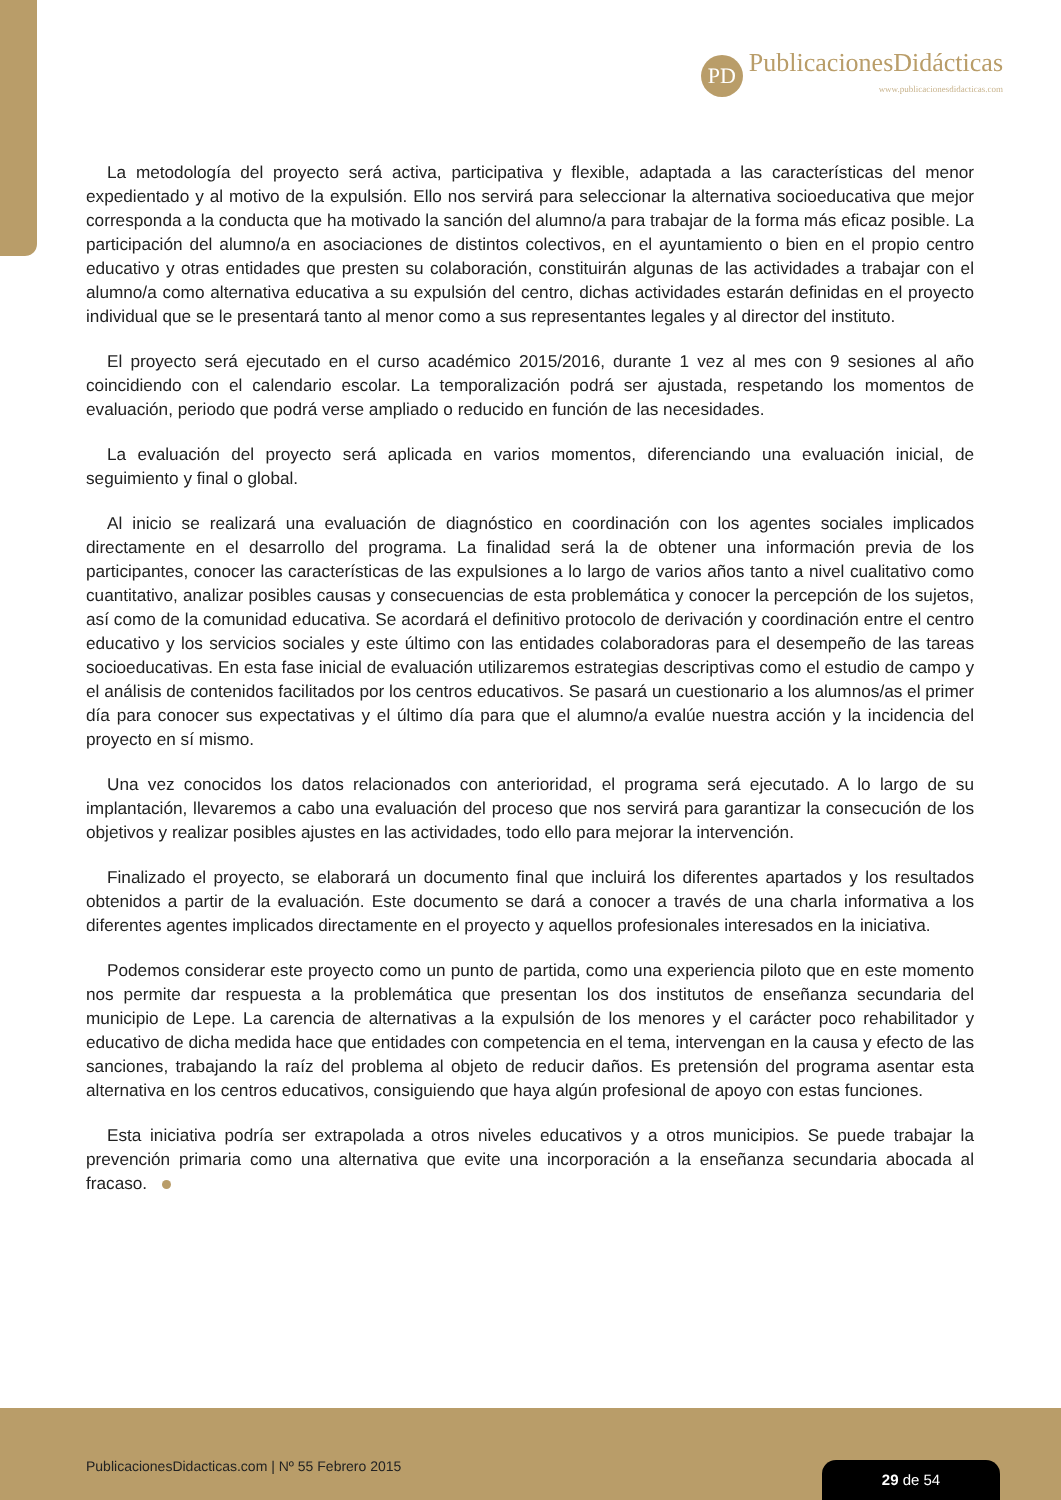PD
PublicacionesDidácticas
www.publicacionesdidacticas.com
La metodología del proyecto será activa, participativa y flexible, adaptada a las características del menor expedientado y al motivo de la expulsión. Ello nos servirá para seleccionar la alternativa socioeducativa que mejor corresponda a la conducta que ha motivado la sanción del alumno/a para trabajar de la forma más eficaz posible. La participación del alumno/a en asociaciones de distintos colectivos, en el ayuntamiento o bien en el propio centro educativo y otras entidades que presten su colaboración, constituirán algunas de las actividades a trabajar con el alumno/a como alternativa educativa a su expulsión del centro, dichas actividades estarán definidas en el proyecto individual que se le presentará tanto al menor como a sus representantes legales y al director del instituto.
El proyecto será ejecutado en el curso académico 2015/2016, durante 1 vez al mes con 9 sesiones al año coincidiendo con el calendario escolar. La temporalización podrá ser ajustada, respetando los momentos de evaluación, periodo que podrá verse ampliado o reducido en función de las necesidades.
La evaluación del proyecto será aplicada en varios momentos, diferenciando una evaluación inicial, de seguimiento y final o global.
Al inicio se realizará una evaluación de diagnóstico en coordinación con los agentes sociales implicados directamente en el desarrollo del programa. La finalidad será la de obtener una información previa de los participantes, conocer las características de las expulsiones a lo largo de varios años tanto a nivel cualitativo como cuantitativo, analizar posibles causas y consecuencias de esta problemática y conocer la percepción de los sujetos, así como de la comunidad educativa. Se acordará el definitivo protocolo de derivación y coordinación entre el centro educativo y los servicios sociales y este último con las entidades colaboradoras para el desempeño de las tareas socioeducativas. En esta fase inicial de evaluación utilizaremos estrategias descriptivas como el estudio de campo y el análisis de contenidos facilitados por los centros educativos. Se pasará un cuestionario a los alumnos/as el primer día para conocer sus expectativas y el último día para que el alumno/a evalúe nuestra acción y la incidencia del proyecto en sí mismo.
Una vez conocidos los datos relacionados con anterioridad, el programa será ejecutado. A lo largo de su implantación, llevaremos a cabo una evaluación del proceso que nos servirá para garantizar la consecución de los objetivos y realizar posibles ajustes en las actividades, todo ello para mejorar la intervención.
Finalizado el proyecto, se elaborará un documento final que incluirá los diferentes apartados y los resultados obtenidos a partir de la evaluación. Este documento se dará a conocer a través de una charla informativa a los diferentes agentes implicados directamente en el proyecto y aquellos profesionales interesados en la iniciativa.
Podemos considerar este proyecto como un punto de partida, como una experiencia piloto que en este momento nos permite dar respuesta a la problemática que presentan los dos institutos de enseñanza secundaria del municipio de Lepe. La carencia de alternativas a la expulsión de los menores y el carácter poco rehabilitador y educativo de dicha medida hace que entidades con competencia en el tema, intervengan en la causa y efecto de las sanciones, trabajando la raíz del problema al objeto de reducir daños. Es pretensión del programa asentar esta alternativa en los centros educativos, consiguiendo que haya algún profesional de apoyo con estas funciones.
Esta iniciativa podría ser extrapolada a otros niveles educativos y a otros municipios. Se puede trabajar la prevención primaria como una alternativa que evite una incorporación a la enseñanza secundaria abocada al fracaso.
PublicacionesDidacticas.com | Nº 55 Febrero 2015
29 de 54